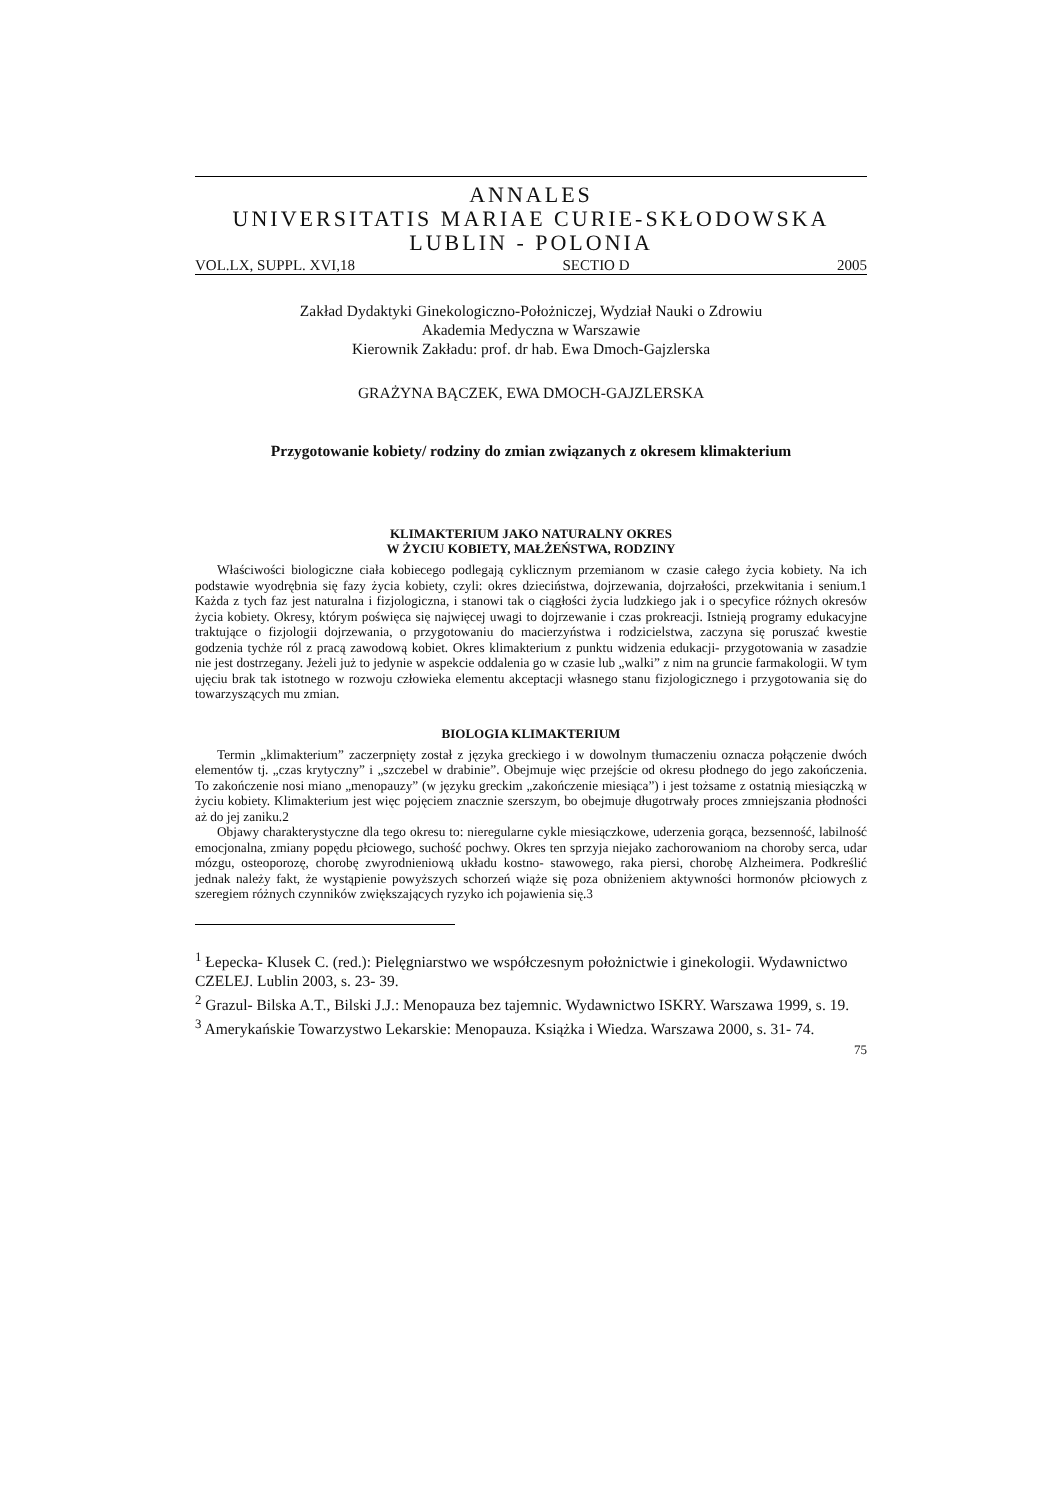ANNALES
UNIVERSITATIS MARIAE CURIE-SKŁODOWSKA
LUBLIN - POLONIA
VOL.LX, SUPPL. XVI,18 SECTIO D 2005
Zakład Dydaktyki Ginekologiczno-Położniczej, Wydział Nauki o Zdrowiu
Akademia Medyczna w Warszawie
Kierownik Zakładu: prof. dr hab. Ewa Dmoch-Gajzlerska
GRAŻYNA BĄCZEK, EWA DMOCH-GAJZLERSKA
Przygotowanie kobiety/ rodziny do zmian związanych z okresem klimakterium
KLIMAKTERIUM JAKO NATURALNY OKRES
W ŻYCIU KOBIETY, MAŁŻEŃSTWA, RODZINY
Właściwości biologiczne ciała kobiecego podlegają cyklicznym przemianom w czasie całego życia kobiety. Na ich podstawie wyodrębnia się fazy życia kobiety, czyli: okres dzieciństwa, dojrzewania, dojrzałości, przekwitania i senium.1 Każda z tych faz jest naturalna i fizjologiczna, i stanowi tak o ciągłości życia ludzkiego jak i o specyfice różnych okresów życia kobiety. Okresy, którym poświęca się najwięcej uwagi to dojrzewanie i czas prokreacji. Istnieją programy edukacyjne traktujące o fizjologii dojrzewania, o przygotowaniu do macierzyństwa i rodzicielstwa, zaczyna się poruszać kwestie godzenia tychże ról z pracą zawodową kobiet. Okres klimakterium z punktu widzenia edukacji- przygotowania w zasadzie nie jest dostrzegany. Jeżeli już to jedynie w aspekcie oddalenia go w czasie lub „walki” z nim na gruncie farmakologii. W tym ujęciu brak tak istotnego w rozwoju człowieka elementu akceptacji własnego stanu fizjologicznego i przygotowania się do towarzyszących mu zmian.
BIOLOGIA KLIMAKTERIUM
Termin „klimakterium” zaczerpnięty został z języka greckiego i w dowolnym tłumaczeniu oznacza połączenie dwóch elementów tj. „czas krytyczny” i „szczebel w drabinie”. Obejmuje więc przejście od okresu płodnego do jego zakończenia. To zakończenie nosi miano „menopauzy” (w języku greckim „zakończenie miesiąca”) i jest tożsame z ostatnią miesiączką w życiu kobiety. Klimakterium jest więc pojęciem znacznie szerszym, bo obejmuje długotrwały proces zmniejszania płodności aż do jej zaniku.2
Objawy charakterystyczne dla tego okresu to: nieregularne cykle miesiączkowe, uderzenia gorąca, bezsenność, labilność emocjonalna, zmiany popędu płciowego, suchość pochwy. Okres ten sprzyja niejako zachorowaniom na choroby serca, udar mózgu, osteoporozę, chorobę zwyrodnieniową układu kostno- stawowego, raka piersi, chorobę Alzheimera. Podkreślić jednak należy fakt, że wystąpienie powyższych schorzeń wiąże się poza obniżeniem aktywności hormonów płciowych z szeregiem różnych czynników zwiększających ryzyko ich pojawienia się.3
<sup>1</sup> Łepecka- Klusek C. (red.): Pielęgniarstwo we współczesnym położnictwie i ginekologii. Wydawnictwo CZELEJ. Lublin 2003, s. 23- 39.
<sup>2</sup> Grazul- Bilska A.T., Bilski J.J.: Menopauza bez tajemnic. Wydawnictwo ISKRY. Warszawa 1999, s. 19.
<sup>3</sup> Amerykańskie Towarzystwo Lekarskie: Menopauza. Książka i Wiedza. Warszawa 2000, s. 31- 74.
75